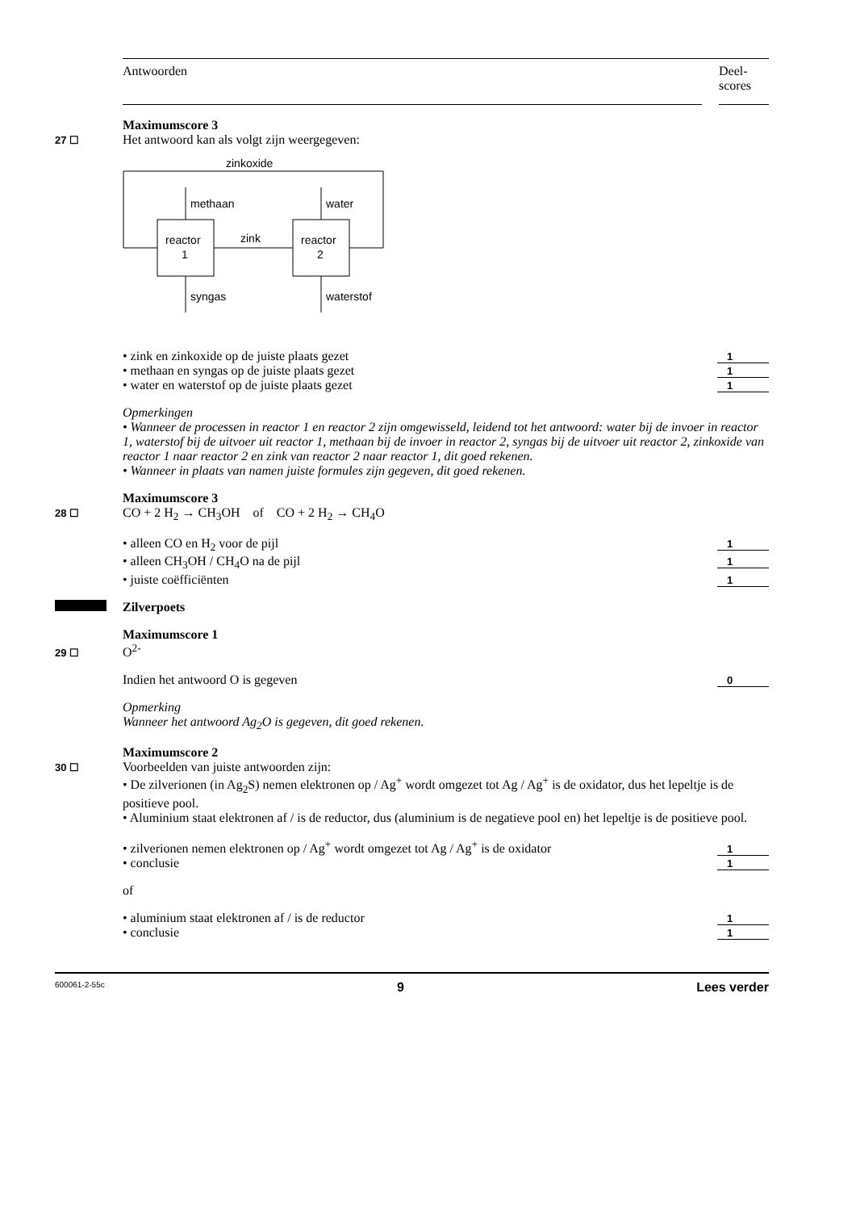Antwoorden Deel-
scores
Maximumscore 3
27 ☐ Het antwoord kan als volgt zijn weergegeven:
zinkoxide
reactor
1
reactor
2
zink
methaan
water
syngas
waterstof
• zink en zinkoxide op de juiste plaats gezet 1
• methaan en syngas op de juiste plaats gezet 1
• water en waterstof op de juiste plaats gezet 1
Opmerkingen
• Wanneer de processen in reactor 1 en reactor 2 zijn omgewisseld, leidend tot het antwoord: water bij de invoer in reactor 1, waterstof bij de uitvoer uit reactor 1, methaan bij de invoer in reactor 2, syngas bij de uitvoer uit reactor 2, zinkoxide van reactor 1 naar reactor 2 en zink van reactor 2 naar reactor 1, dit goed rekenen.
• Wanneer in plaats van namen juiste formules zijn gegeven, dit goed rekenen.
Maximumscore 3
28 ☐ CO + 2 H<sub>2</sub> → CH<sub>3</sub>OH of CO + 2 H<sub>2</sub> → CH<sub>4</sub>O
• alleen CO en H<sub>2</sub> voor de pijl 1
• alleen CH<sub>3</sub>OH / CH<sub>4</sub>O na de pijl 1
• juiste coëfficiënten 1
Zilverpoets
Maximumscore 1
29 ☐ O<sup>2-</sup>
Indien het antwoord O is gegeven 0
Opmerking
Wanneer het antwoord Ag<sub>2</sub>O is gegeven, dit goed rekenen.
Maximumscore 2
30 ☐ Voorbeelden van juiste antwoorden zijn:
• De zilverionen (in Ag<sub>2</sub>S) nemen elektronen op / Ag<sup>+</sup> wordt omgezet tot Ag / Ag<sup>+</sup> is de oxidator, dus het lepeltje is de positieve pool.
• Aluminium staat elektronen af / is de reductor, dus (aluminium is de negatieve pool en) het lepeltje is de positieve pool.
• zilverionen nemen elektronen op / Ag<sup>+</sup> wordt omgezet tot Ag / Ag<sup>+</sup> is de oxidator 1
• conclusie 1
of
• aluminium staat elektronen af / is de reductor 1
• conclusie 1
600061-2-55c 9 Lees verder